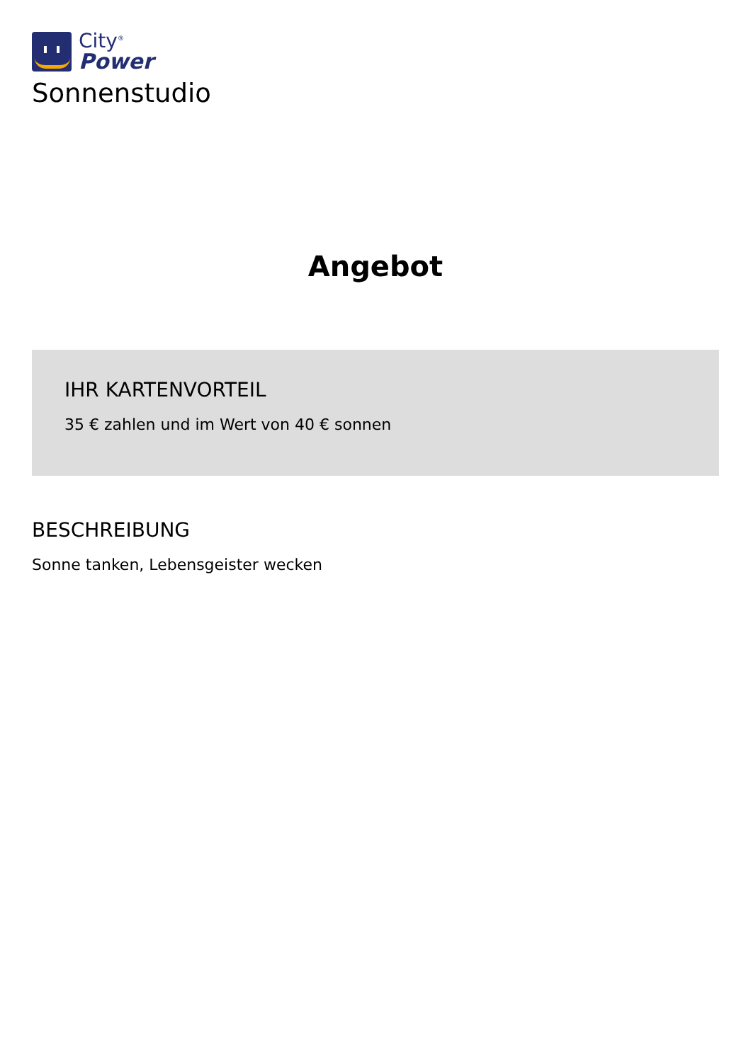City<sup>®</sup>
Power
Sonnenstudio
Angebot
IHR KARTENVORTEIL
35 € zahlen und im Wert von 40 € sonnen
BESCHREIBUNG
Sonne tanken, Lebensgeister wecken